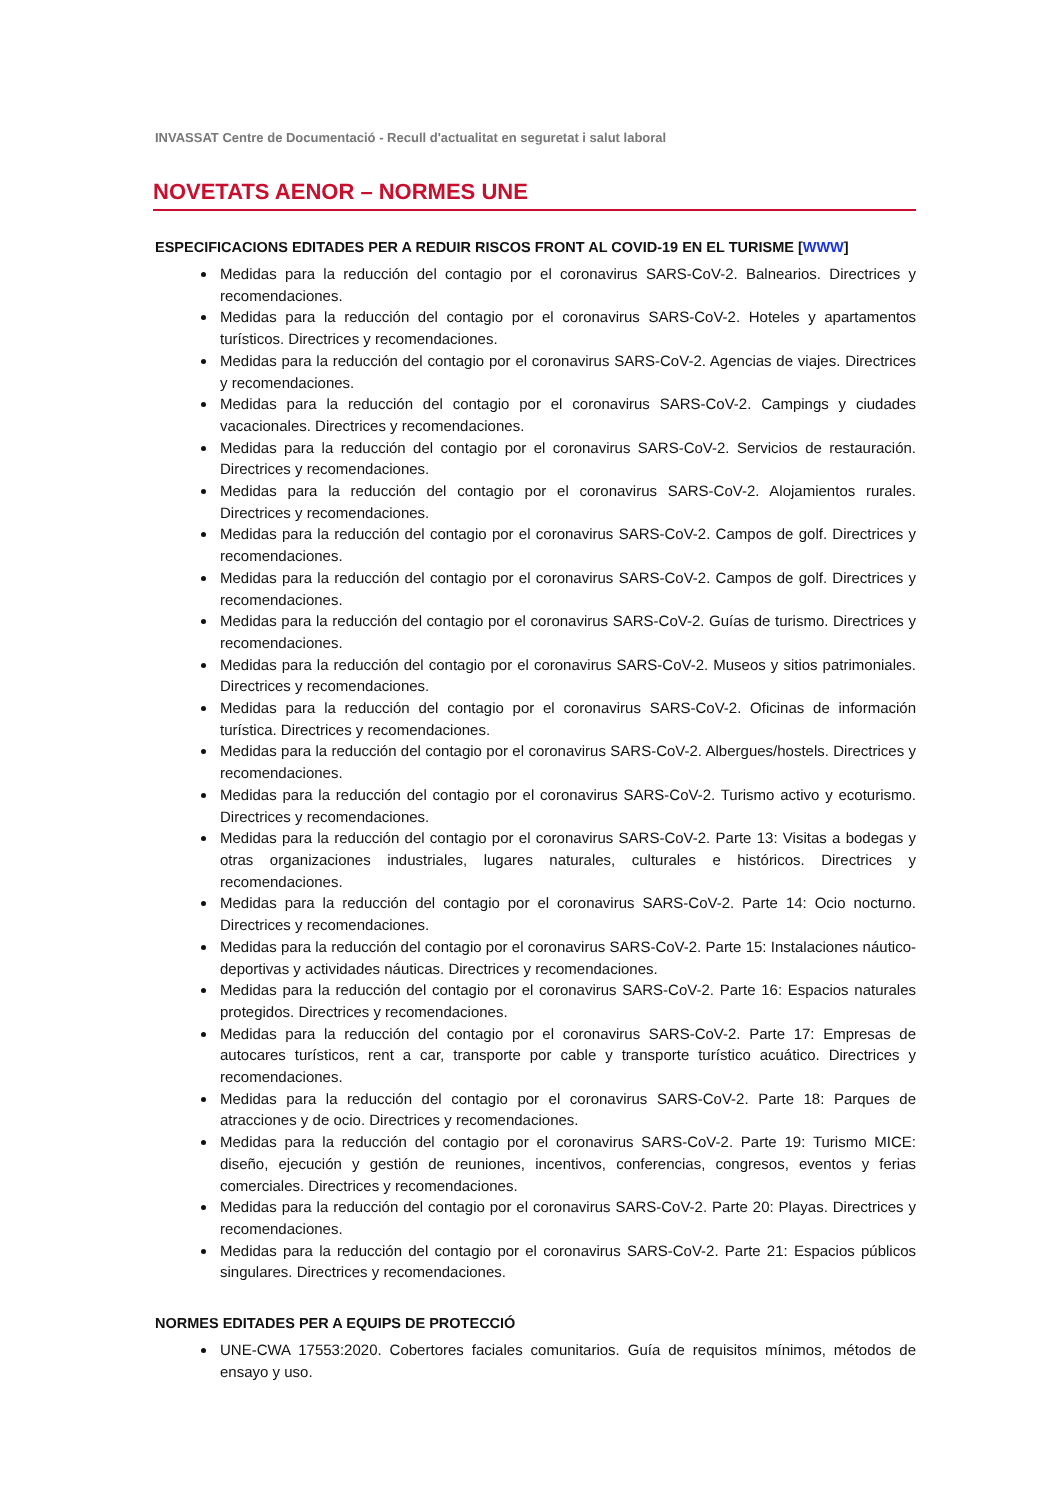INVASSAT Centre de Documentació - Recull d'actualitat en seguretat i salut laboral
NOVETATS AENOR – NORMES UNE
ESPECIFICACIONS EDITADES PER A REDUIR RISCOS FRONT AL COVID-19 EN EL TURISME [WWW]
Medidas para la reducción del contagio por el coronavirus SARS-CoV-2. Balnearios. Directrices y recomendaciones.
Medidas para la reducción del contagio por el coronavirus SARS-CoV-2. Hoteles y apartamentos turísticos. Directrices y recomendaciones.
Medidas para la reducción del contagio por el coronavirus SARS-CoV-2. Agencias de viajes. Directrices y recomendaciones.
Medidas para la reducción del contagio por el coronavirus SARS-CoV-2. Campings y ciudades vacacionales. Directrices y recomendaciones.
Medidas para la reducción del contagio por el coronavirus SARS-CoV-2. Servicios de restauración. Directrices y recomendaciones.
Medidas para la reducción del contagio por el coronavirus SARS-CoV-2. Alojamientos rurales. Directrices y recomendaciones.
Medidas para la reducción del contagio por el coronavirus SARS-CoV-2. Campos de golf. Directrices y recomendaciones.
Medidas para la reducción del contagio por el coronavirus SARS-CoV-2. Campos de golf. Directrices y recomendaciones.
Medidas para la reducción del contagio por el coronavirus SARS-CoV-2. Guías de turismo. Directrices y recomendaciones.
Medidas para la reducción del contagio por el coronavirus SARS-CoV-2. Museos y sitios patrimoniales. Directrices y recomendaciones.
Medidas para la reducción del contagio por el coronavirus SARS-CoV-2. Oficinas de información turística. Directrices y recomendaciones.
Medidas para la reducción del contagio por el coronavirus SARS-CoV-2. Albergues/hostels. Directrices y recomendaciones.
Medidas para la reducción del contagio por el coronavirus SARS-CoV-2. Turismo activo y ecoturismo. Directrices y recomendaciones.
Medidas para la reducción del contagio por el coronavirus SARS-CoV-2. Parte 13: Visitas a bodegas y otras organizaciones industriales, lugares naturales, culturales e históricos. Directrices y recomendaciones.
Medidas para la reducción del contagio por el coronavirus SARS-CoV-2. Parte 14: Ocio nocturno. Directrices y recomendaciones.
Medidas para la reducción del contagio por el coronavirus SARS-CoV-2. Parte 15: Instalaciones náutico-deportivas y actividades náuticas. Directrices y recomendaciones.
Medidas para la reducción del contagio por el coronavirus SARS-CoV-2. Parte 16: Espacios naturales protegidos. Directrices y recomendaciones.
Medidas para la reducción del contagio por el coronavirus SARS-CoV-2. Parte 17: Empresas de autocares turísticos, rent a car, transporte por cable y transporte turístico acuático. Directrices y recomendaciones.
Medidas para la reducción del contagio por el coronavirus SARS-CoV-2. Parte 18: Parques de atracciones y de ocio. Directrices y recomendaciones.
Medidas para la reducción del contagio por el coronavirus SARS-CoV-2. Parte 19: Turismo MICE: diseño, ejecución y gestión de reuniones, incentivos, conferencias, congresos, eventos y ferias comerciales. Directrices y recomendaciones.
Medidas para la reducción del contagio por el coronavirus SARS-CoV-2. Parte 20: Playas. Directrices y recomendaciones.
Medidas para la reducción del contagio por el coronavirus SARS-CoV-2. Parte 21: Espacios públicos singulares. Directrices y recomendaciones.
NORMES EDITADES PER A EQUIPS DE PROTECCIÓ
UNE-CWA 17553:2020. Cobertores faciales comunitarios. Guía de requisitos mínimos, métodos de ensayo y uso.